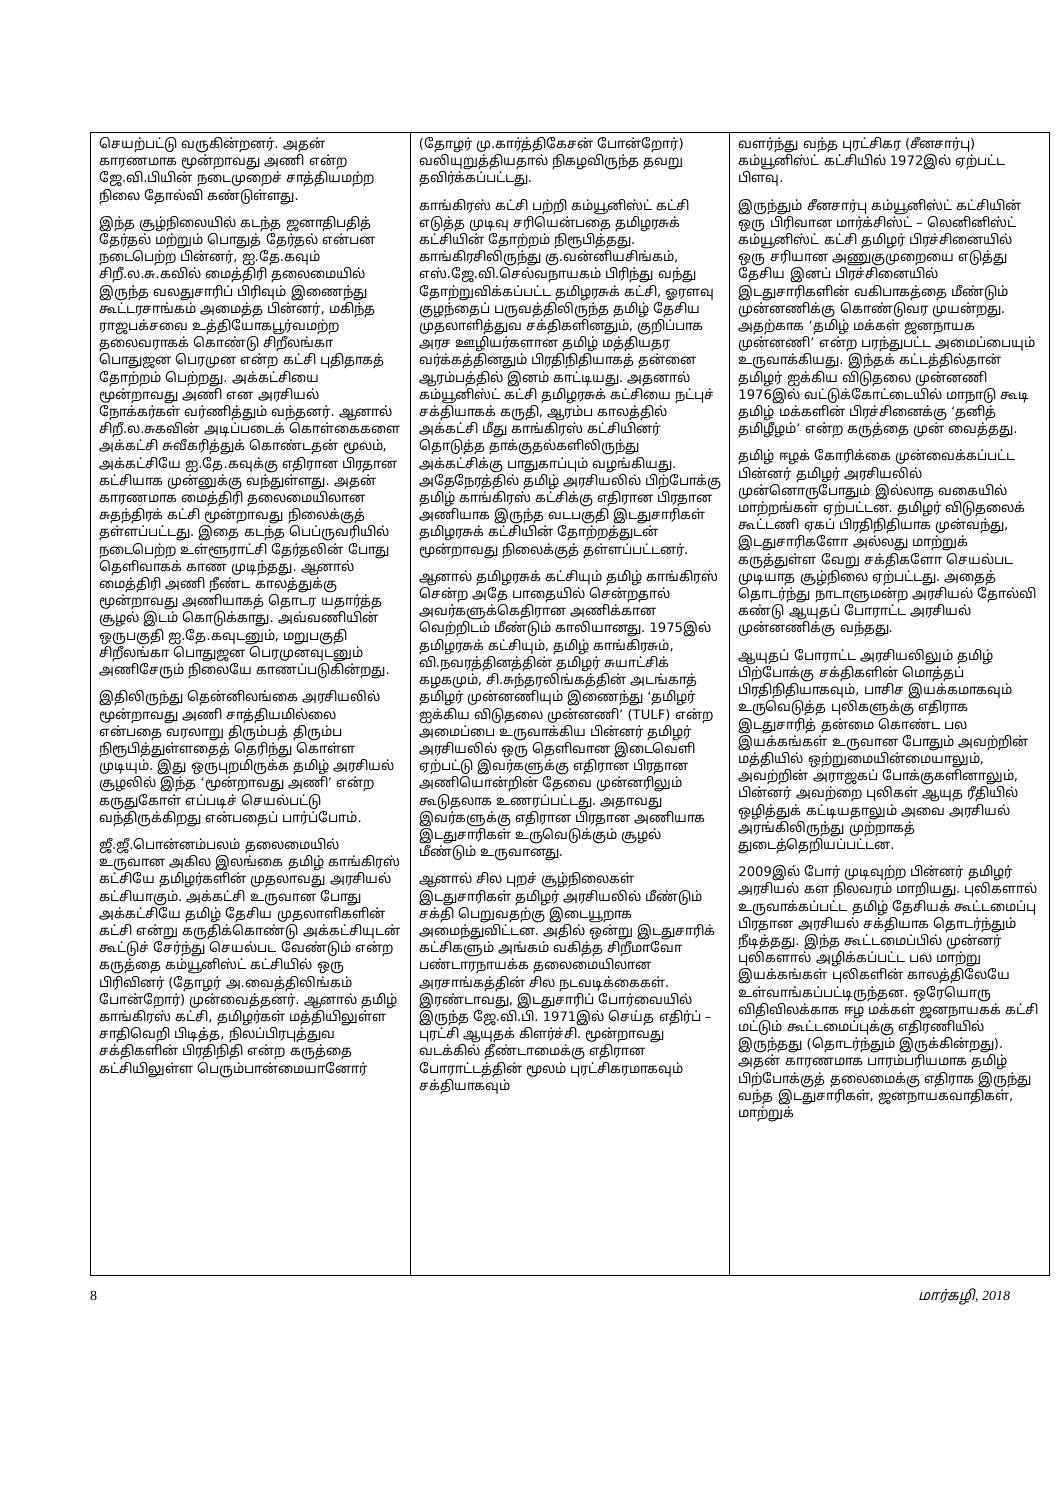செயற்பட்டு வருகின்றனர். அதன் காரணமாக மூன்றாவது அணி என்ற ஜே.வி.பியின் நடைமுறைச் சாத்தியமற்ற நிலை தோல்வி கண்டுள்ளது.
இந்த சூழ்நிலையில் கடந்த ஜனாதிபதித் தேர்தல் மற்றும் பொதுத் தேர்தல் என்பன நடைபெற்ற பின்னர், ஐ.தே.கவும் சிறீ.ல.சு.கவில் மைத்திரி தலைமையில் இருந்த வலதுசாரிப் பிரிவும் இணைந்து கூட்டரசாங்கம் அமைத்த பின்னர், மகிந்த ராஜபக்சவை உத்தியோகபூர்வமற்ற தலைவராகக் கொண்டு சிறீலங்கா பொதுஜன பெரமுன என்ற கட்சி புதிதாகத் தோற்றம் பெற்றது. அக்கட்சியை மூன்றாவது அணி என அரசியல் நோக்கர்கள் வர்ணித்தும் வந்தனர். ஆனால் சிறீ.ல.சுகவின் அடிப்படைக் கொள்கைகளை அக்கட்சி சுவீகரித்துக் கொண்டதன் மூலம், அக்கட்சியே ஐ.தே.கவுக்கு எதிரான பிரதான கட்சியாக முன்னுக்கு வந்துள்ளது. அதன் காரணமாக மைத்திரி தலைமையிலான சுதந்திரக் கட்சி மூன்றாவது நிலைக்குத் தள்ளப்பட்டது. இதை கடந்த பெப்ருவரியில் நடைபெற்ற உள்ளூராட்சி தேர்தலின் போது தெளிவாகக் காண முடிந்தது. ஆனால் மைத்திரி அணி நீண்ட காலத்துக்கு மூன்றாவது அணியாகத் தொடர யதார்த்த சூழல் இடம் கொடுக்காது. அவ்வணியின் ஒருபகுதி ஐ.தே.கவுடனும், மறுபகுதி சிறீலங்கா பொதுஜன பெரமுனவுடனும் அணிசேரும் நிலையே காணப்படுகின்றது.
இதிலிருந்து தென்னிலங்கை அரசியலில் மூன்றாவது அணி சாத்தியமில்லை என்பதை வரலாறு திரும்பத் திரும்ப நிரூபித்துள்ளதைத் தெரிந்து கொள்ள முடியும். இது ஒருபுறமிருக்க தமிழ் அரசியல் சூழலில் இந்த ‘மூன்றாவது அணி’ என்ற கருதுகோள் எப்படிச் செயல்பட்டு வந்திருக்கிறது என்பதைப் பார்ப்போம்.
ஜீ.ஜீ.பொன்னம்பலம் தலைமையில் உருவான அகில இலங்கை தமிழ் காங்கிரஸ் கட்சியே தமிழர்களின் முதலாவது அரசியல் கட்சியாகும். அக்கட்சி உருவான போது அக்கட்சியே தமிழ் தேசிய முதலாளிகளின் கட்சி என்று கருதிக்கொண்டு அக்கட்சியுடன் கூட்டுச் சேர்ந்து செயல்பட வேண்டும் என்ற கருத்தை கம்யூனிஸ்ட் கட்சியில் ஒரு பிரிவினர் (தோழர் அ.வைத்திலிங்கம் போன்றோர்) முன்வைத்தனர். ஆனால் தமிழ் காங்கிரஸ் கட்சி, தமிழர்கள் மத்தியிலுள்ள சாதிவெறி பிடித்த, நிலப்பிரபுத்துவ சக்திகளின் பிரதிநிதி என்ற கருத்தை கட்சியிலுள்ள பெரும்பான்மையானோர்
(தோழர் மு.கார்த்திகேசன் போன்றோர்) வலியுறுத்தியதால் நிகழவிருந்த தவறு தவிர்க்கப்பட்டது.
காங்கிரஸ் கட்சி பற்றி கம்யூனிஸ்ட் கட்சி எடுத்த முடிவு சரியென்பதை தமிழரசுக் கட்சியின் தோற்றம் நிரூபித்தது. காங்கிரசிலிருந்து கு.வன்னியசிங்கம், எஸ்.ஜே.வி.செல்வநாயகம் பிரிந்து வந்து தோற்றுவிக்கப்பட்ட தமிழரசுக் கட்சி, ஓரளவு குழந்தைப் பருவத்திலிருந்த தமிழ் தேசிய முதலாளித்துவ சக்திகளினதும், குறிப்பாக அரச ஊழியர்களான தமிழ் மத்தியதர வர்க்கத்தினதும் பிரதிநிதியாகத் தன்னை ஆரம்பத்தில் இனம் காட்டியது. அதனால் கம்யூனிஸ்ட் கட்சி தமிழரசுக் கட்சியை நட்புச் சக்தியாகக் கருதி, ஆரம்ப காலத்தில் அக்கட்சி மீது காங்கிரஸ் கட்சியினர் தொடுத்த தாக்குதல்களிலிருந்து அக்கட்சிக்கு பாதுகாப்பும் வழங்கியது. அதேநேரத்தில் தமிழ் அரசியலில் பிற்போக்கு தமிழ் காங்கிரஸ் கட்சிக்கு எதிரான பிரதான அணியாக இருந்த வடபகுதி இடதுசாரிகள் தமிழரசுக் கட்சியின் தோற்றத்துடன் மூன்றாவது நிலைக்குத் தள்ளப்பட்டனர்.
ஆனால் தமிழரசுக் கட்சியும் தமிழ் காங்கிரஸ் சென்ற அதே பாதையில் சென்றதால் அவர்களுக்கெதிரான அணிக்கான வெற்றிடம் மீண்டும் காலியானது. 1975இல் தமிழரசுக் கட்சியும், தமிழ் காங்கிரசும், வி.நவரத்தினத்தின் தமிழர் சுயாட்சிக் கழகமும், சி.சுந்தரலிங்கத்தின் அடங்காத் தமிழர் முன்னணியும் இணைந்து ‘தமிழர் ஐக்கிய விடுதலை முன்னணி’ (TULF) என்ற அமைப்பை உருவாக்கிய பின்னர் தமிழர் அரசியலில் ஒரு தெளிவான இடைவெளி ஏற்பட்டு இவர்களுக்கு எதிரான பிரதான அணியொன்றின் தேவை முன்னரிலும் கூடுதலாக உணரப்பட்டது. அதாவது இவர்களுக்கு எதிரான பிரதான அணியாக இடதுசாரிகள் உருவெடுக்கும் சூழல் மீண்டும் உருவானது.
ஆனால் சில புறச் சூழ்நிலைகள் இடதுசாரிகள் தமிழர் அரசியலில் மீண்டும் சக்தி பெறுவதற்கு இடையூறாக அமைந்துவிட்டன. அதில் ஒன்று இடதுசாரிக் கட்சிகளும் அங்கம் வகித்த சிறீமாவோ பண்டாரநாயக்க தலைமையிலான அரசாங்கத்தின் சில நடவடிக்கைகள். இரண்டாவது, இடதுசாரிப் போர்வையில் இருந்த ஜே.வி.பி. 1971இல் செய்த எதிர்ப் – புரட்சி ஆயுதக் கிளர்ச்சி. மூன்றாவது வடக்கில் தீண்டாமைக்கு எதிரான போராட்டத்தின் மூலம் புரட்சிகரமாகவும் சக்தியாகவும்
வளர்ந்து வந்த புரட்சிகர (சீனசார்பு) கம்யூனிஸ்ட் கட்சியில் 1972இல் ஏற்பட்ட பிளவு.
இருந்தும் சீனசார்பு கம்யூனிஸ்ட் கட்சியின் ஒரு பிரிவான மார்க்சிஸ்ட் – லெனினிஸ்ட் கம்யூனிஸ்ட் கட்சி தமிழர் பிரச்சினையில் ஒரு சரியான அணுகுமுறையை எடுத்து தேசிய இனப் பிரச்சினையில் இடதுசாரிகளின் வகிபாகத்தை மீண்டும் முன்னணிக்கு கொண்டுவர முயன்றது. அதற்காக ‘தமிழ் மக்கள் ஜனநாயக முன்னணி’ என்ற பரந்துபட்ட அமைப்பையும் உருவாக்கியது. இந்தக் கட்டத்தில்தான் தமிழர் ஐக்கிய விடுதலை முன்னணி 1976இல் வட்டுக்கோட்டையில் மாநாடு கூடி தமிழ் மக்களின் பிரச்சினைக்கு ‘தனித் தமிழீழம்’ என்ற கருத்தை முன் வைத்தது.
தமிழ் ஈழக் கோரிக்கை முன்வைக்கப்பட்ட பின்னர் தமிழர் அரசியலில் முன்னொருபோதும் இல்லாத வகையில் மாற்றங்கள் ஏற்பட்டன. தமிழர் விடுதலைக் கூட்டணி ஏகப் பிரதிநிதியாக முன்வந்து, இடதுசாரிகளோ அல்லது மாற்றுக் கருத்துள்ள வேறு சக்திகளோ செயல்பட முடியாத சூழ்நிலை ஏற்பட்டது. அதைத் தொடர்ந்து நாடாளுமன்ற அரசியல் தோல்வி கண்டு ஆயுதப் போராட்ட அரசியல் முன்னணிக்கு வந்தது.
ஆயுதப் போராட்ட அரசியலிலும் தமிழ் பிற்போக்கு சக்திகளின் மொத்தப் பிரதிநிதியாகவும், பாசிச இயக்கமாகவும் உருவெடுத்த புலிகளுக்கு எதிராக இடதுசாரித் தன்மை கொண்ட பல இயக்கங்கள் உருவான போதும் அவற்றின் மத்தியில் ஒற்றுமையின்மையாலும், அவற்றின் அராஜகப் போக்குகளினாலும், பின்னர் அவற்றை புலிகள் ஆயுத ரீதியில் ஒழித்துக் கட்டியதாலும் அவை அரசியல் அரங்கிலிருந்து முற்றாகத் துடைத்தெறியப்பட்டன.
2009இல் போர் முடிவுற்ற பின்னர் தமிழர் அரசியல் கள நிலவரம் மாறியது. புலிகளால் உருவாக்கப்பட்ட தமிழ் தேசியக் கூட்டமைப்பு பிரதான அரசியல் சக்தியாக தொடர்ந்தும் நீடித்தது. இந்த கூட்டமைப்பில் முன்னர் புலிகளால் அழிக்கப்பட்ட பல மாற்று இயக்கங்கள் புலிகளின் காலத்திலேயே உள்வாங்கப்பட்டிருந்தன. ஒரேயொரு விதிவிலக்காக ஈழ மக்கள் ஜனநாயகக் கட்சி மட்டும் கூட்டமைப்புக்கு எதிரணியில் இருந்தது (தொடர்ந்தும் இருக்கின்றது). அதன் காரணமாக பாரம்பரியமாக தமிழ் பிற்போக்குத் தலைமைக்கு எதிராக இருந்து வந்த இடதுசாரிகள், ஜனநாயகவாதிகள், மாற்றுக்
8 மார்கழி, 2018